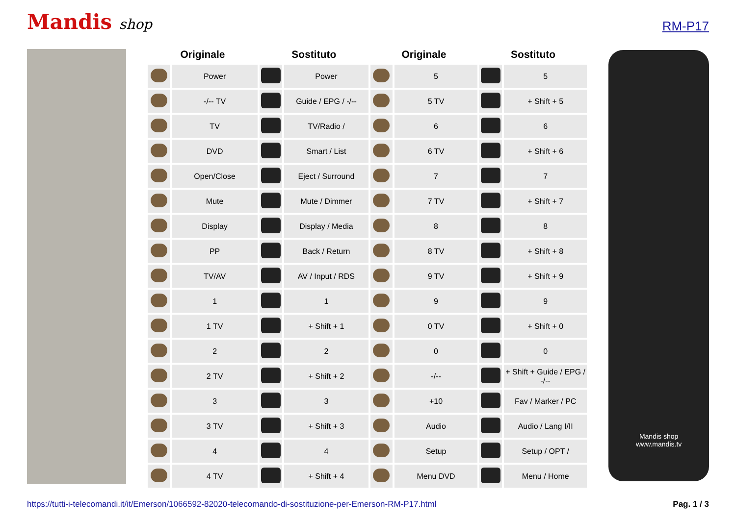Mandis shop
RM-P17
| Originale | | Sostituto | | Originale | | Sostituto | |
| --- | --- | --- | --- | --- | --- | --- | --- |
| | Power | | Power | | 5 | | 5 |
| | -/-- TV | | Guide / EPG / -/-- | | 5 TV | | + Shift + 5 |
| | TV | | TV/Radio / | | 6 | | 6 |
| | DVD | | Smart / List | | 6 TV | | + Shift + 6 |
| | Open/Close | | Eject / Surround | | 7 | | 7 |
| | Mute | | Mute / Dimmer | | 7 TV | | + Shift + 7 |
| | Display | | Display / Media | | 8 | | 8 |
| | PP | | Back / Return | | 8 TV | | + Shift + 8 |
| | TV/AV | | AV / Input / RDS | | 9 TV | | + Shift + 9 |
| | 1 | | 1 | | 9 | | 9 |
| | 1 TV | | + Shift + 1 | | 0 TV | | + Shift + 0 |
| | 2 | | 2 | | 0 | | 0 |
| | 2 TV | | + Shift + 2 | | -/-- | | + Shift + Guide / EPG / -/-- |
| | 3 | | 3 | | +10 | | Fav / Marker / PC |
| | 3 TV | | + Shift + 3 | | Audio | | Audio / Lang I/II |
| | 4 | | 4 | | Setup | | Setup / OPT / |
| | 4 TV | | + Shift + 4 | | Menu DVD | | Menu / Home |
Mandis shop
www.mandis.tv
https://tutti-i-telecomandi.it/it/Emerson/1066592-82020-telecomando-di-sostituzione-per-Emerson-RM-P17.html Pag. 1 / 3